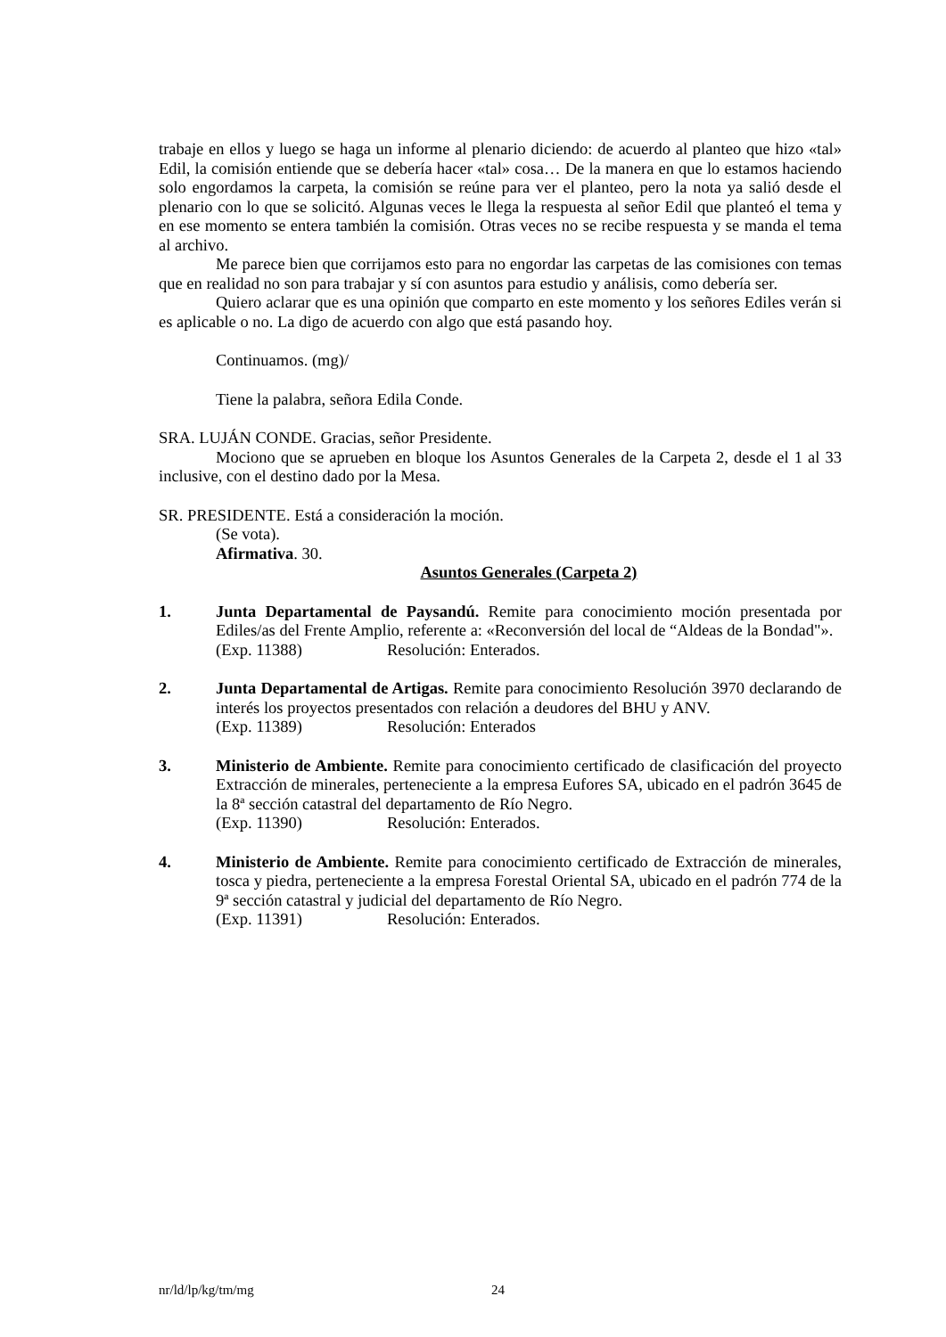trabaje en ellos y luego se haga un informe al plenario diciendo: de acuerdo al planteo que hizo «tal» Edil, la comisión entiende que se debería hacer «tal» cosa… De la manera en que lo estamos haciendo solo engordamos la carpeta, la comisión se reúne para ver el planteo, pero la nota ya salió desde el plenario con lo que se solicitó. Algunas veces le llega la respuesta al señor Edil que planteó el tema y en ese momento se entera también la comisión. Otras veces no se recibe respuesta y se manda el tema al archivo.
Me parece bien que corrijamos esto para no engordar las carpetas de las comisiones con temas que en realidad no son para trabajar y sí con asuntos para estudio y análisis, como debería ser.
Quiero aclarar que es una opinión que comparto en este momento y los señores Ediles verán si es aplicable o no. La digo de acuerdo con algo que está pasando hoy.
Continuamos. (mg)/
Tiene la palabra, señora Edila Conde.
SRA. LUJÁN CONDE. Gracias, señor Presidente.
Mociono que se aprueben en bloque los Asuntos Generales de la Carpeta 2, desde el 1 al 33 inclusive, con el destino dado por la Mesa.
SR. PRESIDENTE. Está a consideración la moción.
(Se vota).
Afirmativa. 30.
Asuntos Generales (Carpeta 2)
1. Junta Departamental de Paysandú. Remite para conocimiento moción presentada por Ediles/as del Frente Amplio, referente a: «Reconversión del local de “Aldeas de la Bondad"».
(Exp. 11388) Resolución: Enterados.
2. Junta Departamental de Artigas. Remite para conocimiento Resolución 3970 declarando de interés los proyectos presentados con relación a deudores del BHU y ANV.
(Exp. 11389) Resolución: Enterados
3. Ministerio de Ambiente. Remite para conocimiento certificado de clasificación del proyecto Extracción de minerales, perteneciente a la empresa Eufores SA, ubicado en el padrón 3645 de la 8ª sección catastral del departamento de Río Negro.
(Exp. 11390) Resolución: Enterados.
4. Ministerio de Ambiente. Remite para conocimiento certificado de Extracción de minerales, tosca y piedra, perteneciente a la empresa Forestal Oriental SA, ubicado en el padrón 774 de la 9ª sección catastral y judicial del departamento de Río Negro.
(Exp. 11391) Resolución: Enterados.
nr/ld/lp/kg/tm/mg 24